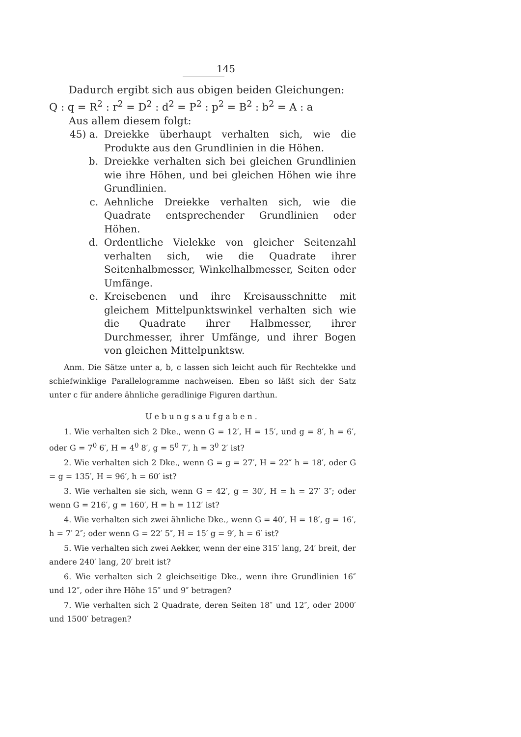145
Dadurch ergibt sich aus obigen beiden Gleichungen:
Q : q = R<sup>2</sup> : r<sup>2</sup> = D<sup>2</sup> : d<sup>2</sup> = P<sup>2</sup> : p<sup>2</sup> = B<sup>2</sup> : b<sup>2</sup> = A : a
Aus allem diesem folgt:
45) a. Dreiekke überhaupt verhalten sich, wie die Produkte aus den Grundlinien in die Höhen.
b. Dreiekke verhalten sich bei gleichen Grundlinien wie ihre Höhen, und bei gleichen Höhen wie ihre Grundlinien.
c. Aehnliche Dreiekke verhalten sich, wie die Quadrate entsprechender Grundlinien oder Höhen.
d. Ordentliche Vielekke von gleicher Seitenzahl verhalten sich, wie die Quadrate ihrer Seitenhalbmesser, Winkelhalbmesser, Seiten oder Umfänge.
e. Kreisebenen und ihre Kreisausschnitte mit gleichem Mittelpunktswinkel verhalten sich wie die Quadrate ihrer Halbmesser, ihrer Durchmesser, ihrer Umfänge, und ihrer Bogen von gleichen Mittelpunktsw.
Anm. Die Sätze unter a, b, c lassen sich leicht auch für Rechtekke und schiefwinklige Parallelogramme nachweisen. Eben so läßt sich der Satz unter c für andere ähnliche geradlinige Figuren darthun.
Uebungsaufgaben.
1. Wie verhalten sich 2 Dke., wenn G = 12′, H = 15′, und g = 8′, h = 6′, oder G = 7<sup>0</sup> 6′, H = 4<sup>0</sup> 8′, g = 5<sup>0</sup> 7′, h = 3<sup>0</sup> 2′ ist?
2. Wie verhalten sich 2 Dke., wenn G = g = 27′, H = 22″ h = 18′, oder G = g = 135′, H = 96′, h = 60′ ist?
3. Wie verhalten sie sich, wenn G = 42′, g = 30′, H = h = 27′ 3″; oder wenn G = 216′, g = 160′, H = h = 112′ ist?
4. Wie verhalten sich zwei ähnliche Dke., wenn G = 40′, H = 18′, g = 16′, h = 7′ 2″; oder wenn G = 22′ 5″, H = 15′ g = 9′, h = 6′ ist?
5. Wie verhalten sich zwei Aekker, wenn der eine 315′ lang, 24′ breit, der andere 240′ lang, 20′ breit ist?
6. Wie verhalten sich 2 gleichseitige Dke., wenn ihre Grundlinien 16″ und 12″, oder ihre Höhe 15″ und 9″ betragen?
7. Wie verhalten sich 2 Quadrate, deren Seiten 18″ und 12″, oder 2000′ und 1500′ betragen?